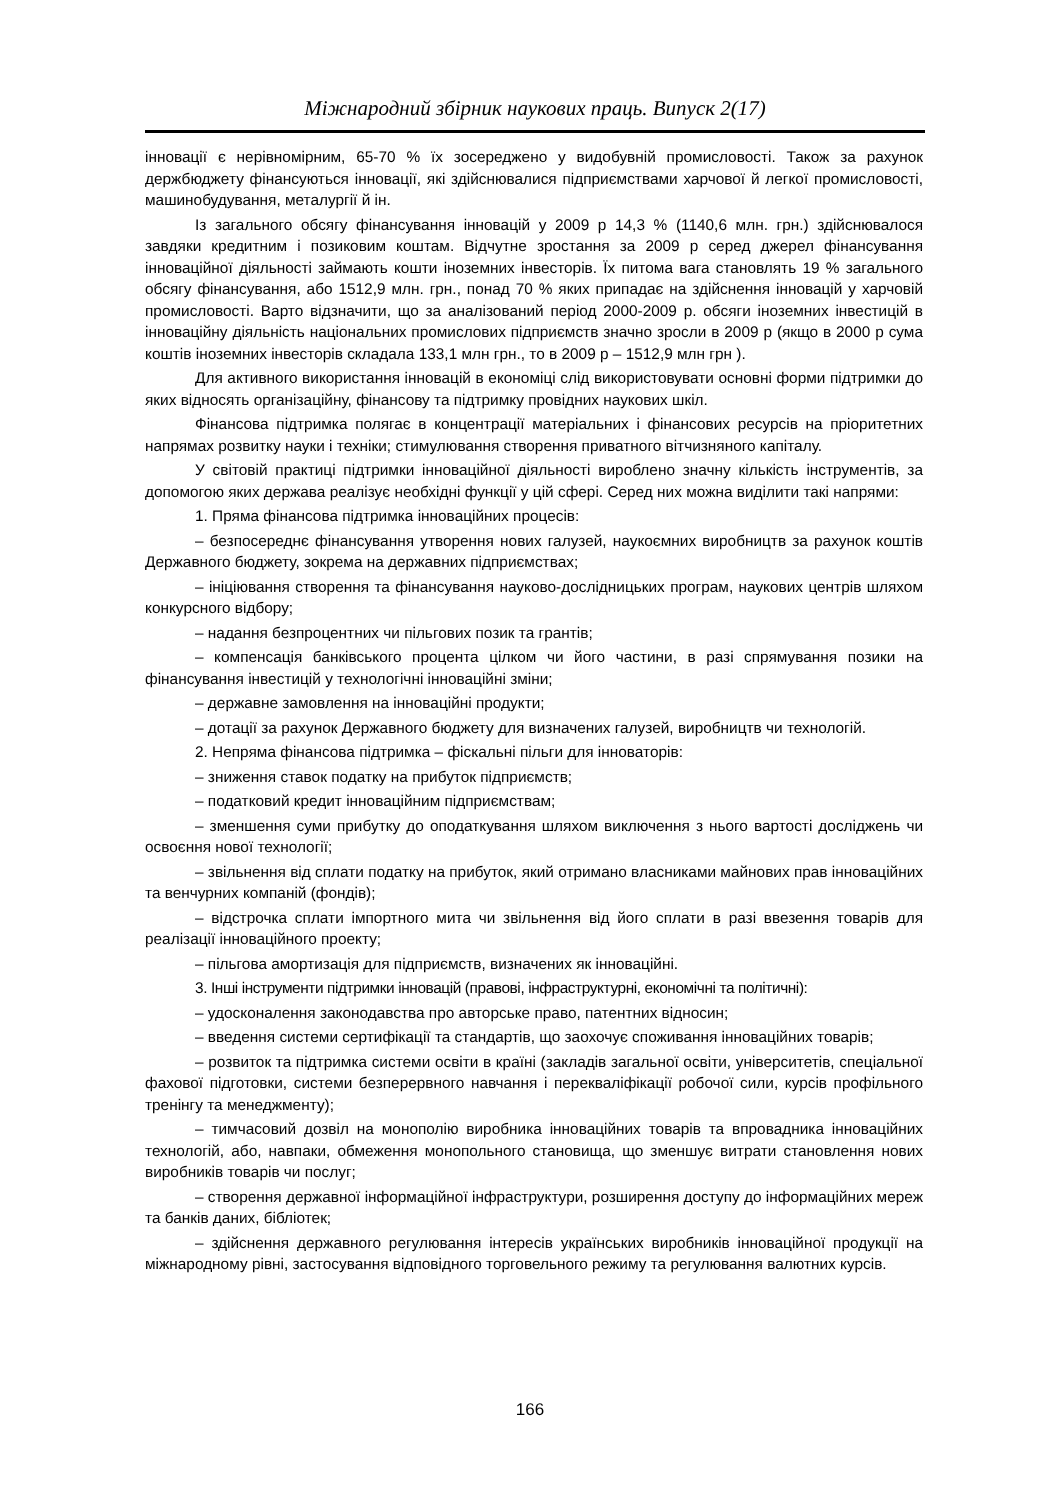Міжнародний збірник наукових праць. Випуск 2(17)
інновації є нерівномірним, 65-70 % їх зосереджено у видобувній промисловості. Також за рахунок держбюджету фінансуються інновації, які здійснювалися підприємствами харчової й легкої промисловості, машинобудування, металургії й ін.
Із загального обсягу фінансування інновацій у 2009 р 14,3 % (1140,6 млн. грн.) здійснювалося завдяки кредитним і позиковим коштам. Відчутне зростання за 2009 р серед джерел фінансування інноваційної діяльності займають кошти іноземних інвесторів. Їх питома вага становлять 19 % загального обсягу фінансування, або 1512,9 млн. грн., понад 70 % яких припадає на здійснення інновацій у харчовій промисловості. Варто відзначити, що за аналізований період 2000-2009 р. обсяги іноземних інвестицій в інноваційну діяльність національних промислових підприємств значно зросли в 2009 р (якщо в 2000 р сума коштів іноземних інвесторів складала 133,1 млн грн., то в 2009 р – 1512,9 млн грн ).
Для активного використання інновацій в економіці слід використовувати основні форми підтримки до яких відносять організаційну, фінансову та підтримку провідних наукових шкіл.
Фінансова підтримка полягає в концентрації матеріальних і фінансових ресурсів на пріоритетних напрямах розвитку науки і техніки; стимулювання створення приватного вітчизняного капіталу.
У світовій практиці підтримки інноваційної діяльності вироблено значну кількість інструментів, за допомогою яких держава реалізує необхідні функції у цій сфері. Серед них можна виділити такі напрями:
1. Пряма фінансова підтримка інноваційних процесів:
– безпосереднє фінансування утворення нових галузей, наукоємних виробництв за рахунок коштів Державного бюджету, зокрема на державних підприємствах;
– ініціювання створення та фінансування науково-дослідницьких програм, наукових центрів шляхом конкурсного відбору;
– надання безпроцентних чи пільгових позик та грантів;
– компенсація банківського процента цілком чи його частини, в разі спрямування позики на фінансування інвестицій у технологічні інноваційні зміни;
– державне замовлення на інноваційні продукти;
– дотації за рахунок Державного бюджету для визначених галузей, виробництв чи технологій.
2. Непряма фінансова підтримка – фіскальні пільги для інноваторів:
– зниження ставок податку на прибуток підприємств;
– податковий кредит інноваційним підприємствам;
– зменшення суми прибутку до оподаткування шляхом виключення з нього вартості досліджень чи освоєння нової технології;
– звільнення від сплати податку на прибуток, який отримано власниками майнових прав інноваційних та венчурних компаній (фондів);
– відстрочка сплати імпортного мита чи звільнення від його сплати в разі ввезення товарів для реалізації інноваційного проекту;
– пільгова амортизація для підприємств, визначених як інноваційні.
3. Інші інструменти підтримки інновацій (правові, інфраструктурні, економічні та політичні):
– удосконалення законодавства про авторське право, патентних відносин;
– введення системи сертифікації та стандартів, що заохочує споживання інноваційних товарів;
– розвиток та підтримка системи освіти в країні (закладів загальної освіти, університетів, спеціальної фахової підготовки, системи безперервного навчання і перекваліфікації робочої сили, курсів профільного тренінгу та менеджменту);
– тимчасовий дозвіл на монополію виробника інноваційних товарів та впровадника інноваційних технологій, або, навпаки, обмеження монопольного становища, що зменшує витрати становлення нових виробників товарів чи послуг;
– створення державної інформаційної інфраструктури, розширення доступу до інформаційних мереж та банків даних, бібліотек;
– здійснення державного регулювання інтересів українських виробників інноваційної продукції на міжнародному рівні, застосування відповідного торговельного режиму та регулювання валютних курсів.
166